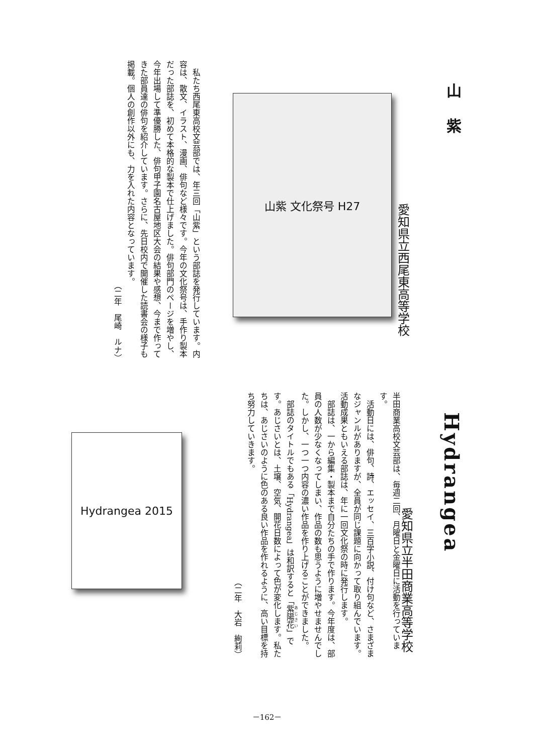山紫
愛知県立西尾東高等学校
山紫 文化祭号 H27
　私たち西尾東高校文芸部では、年三回「山紫」という部誌を発行しています。内容は、散文、イラスト、漫画、俳句など様々です。今年の文化祭号は、手作り製本だった部誌を、初めて本格的な製本で仕上げました。俳句部門のページを増やし、今年出場して準優勝した、俳句甲子園名古屋地区大会の結果や感想、今まで作ってきた部員達の俳句を紹介しています。さらに、先日校内で開催した読書会の様子も掲載。個人の創作以外にも、力を入れた内容となっています。
（二年　尾崎　ルナ）
Hydrangea
愛知県立半田商業高等学校
半田商業高校文芸部は、毎週二回、月曜日と金曜日に活動を行っています。
　活動日には、俳句、詩、エッセイ、三百字小説、付け句など、さまざまなジャンルがありますが、全員が同じ課題に向かって取り組んでいます。活動成果ともいえる部誌は、年に一回文化祭の時に発行します。
　部誌は、一から編集・製本まで自分たちの手で作ります。今年度は、部員の人数が少なくなってしまい、作品の数も思うように増やせませんでした。しかし、一つ一つ内容の濃い作品を作り上げることができました。
　部誌のタイトルでもある「Hydrangea」は和訳すると「紫陽花」です。あじさいとは、土壌、空気、開花日数によって色が変化します。私たちは、あじさいのように色のある良い作品を作れるように、高い目標を持ち努力していきます。
（二年　大岩　絢莉）
Hydrangea 2015
－162－